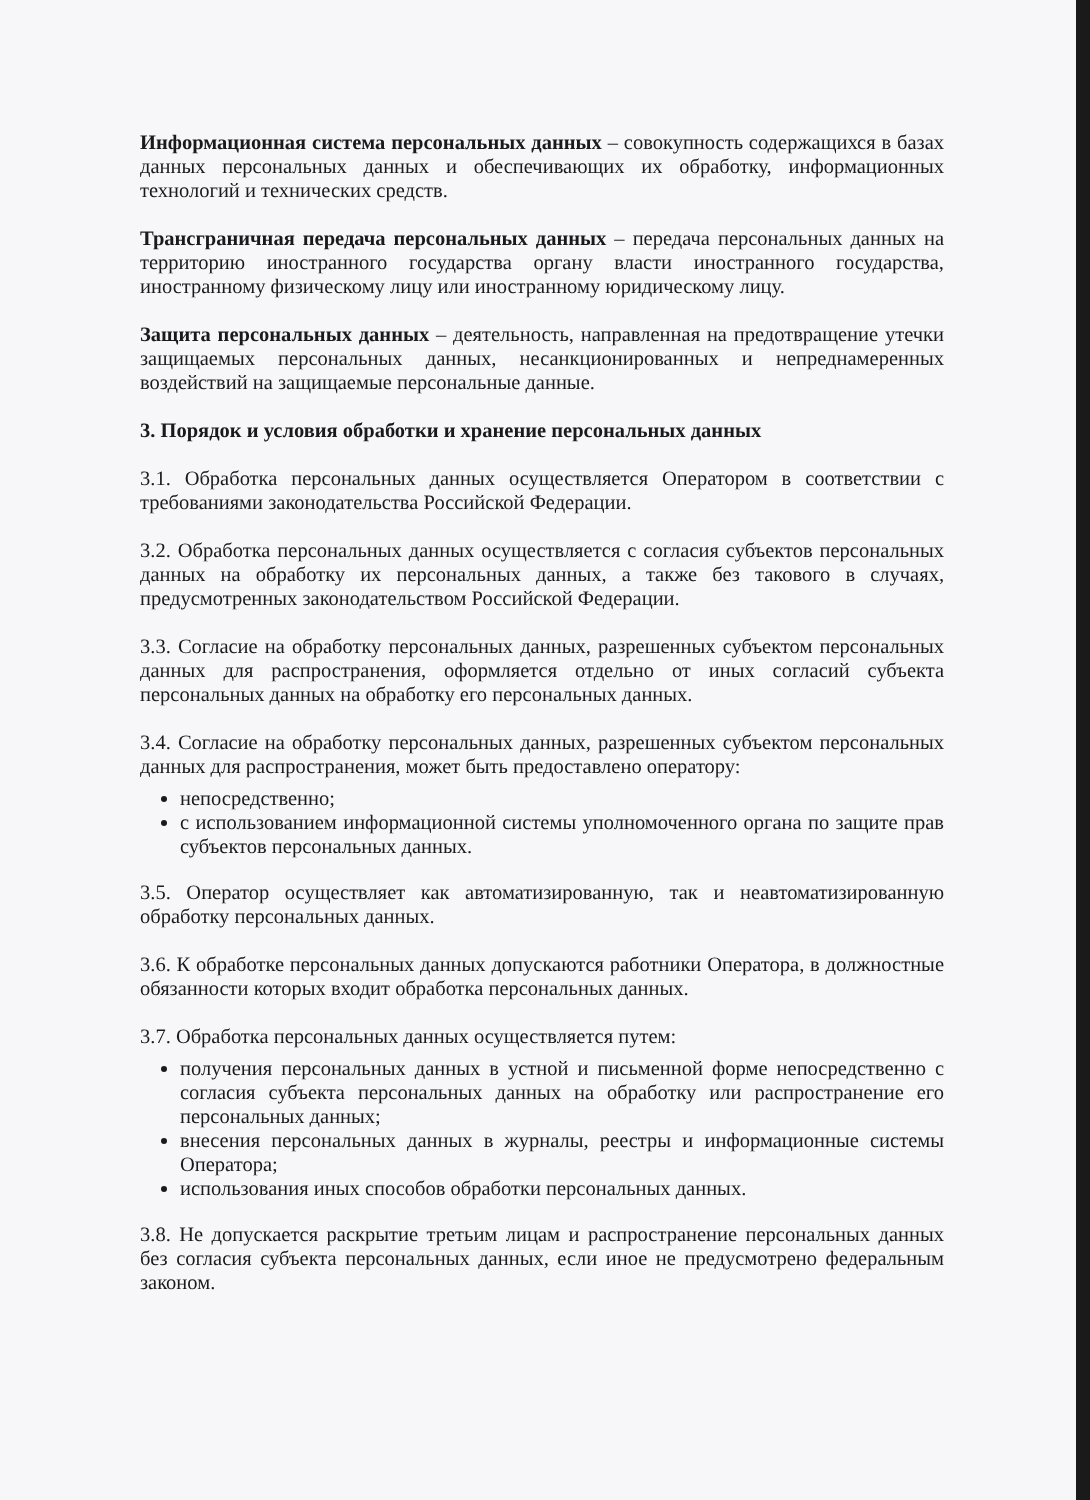Информационная система персональных данных – совокупность содержащихся в базах данных персональных данных и обеспечивающих их обработку, информационных технологий и технических средств.
Трансграничная передача персональных данных – передача персональных данных на территорию иностранного государства органу власти иностранного государства, иностранному физическому лицу или иностранному юридическому лицу.
Защита персональных данных – деятельность, направленная на предотвращение утечки защищаемых персональных данных, несанкционированных и непреднамеренных воздействий на защищаемые персональные данные.
3. Порядок и условия обработки и хранение персональных данных
3.1. Обработка персональных данных осуществляется Оператором в соответствии с требованиями законодательства Российской Федерации.
3.2. Обработка персональных данных осуществляется с согласия субъектов персональных данных на обработку их персональных данных, а также без такового в случаях, предусмотренных законодательством Российской Федерации.
3.3. Согласие на обработку персональных данных, разрешенных субъектом персональных данных для распространения, оформляется отдельно от иных согласий субъекта персональных данных на обработку его персональных данных.
3.4. Согласие на обработку персональных данных, разрешенных субъектом персональных данных для распространения, может быть предоставлено оператору:
непосредственно;
с использованием информационной системы уполномоченного органа по защите прав субъектов персональных данных.
3.5. Оператор осуществляет как автоматизированную, так и неавтоматизированную обработку персональных данных.
3.6. К обработке персональных данных допускаются работники Оператора, в должностные обязанности которых входит обработка персональных данных.
3.7. Обработка персональных данных осуществляется путем:
получения персональных данных в устной и письменной форме непосредственно с согласия субъекта персональных данных на обработку или распространение его персональных данных;
внесения персональных данных в журналы, реестры и информационные системы Оператора;
использования иных способов обработки персональных данных.
3.8. Не допускается раскрытие третьим лицам и распространение персональных данных без согласия субъекта персональных данных, если иное не предусмотрено федеральным законом.